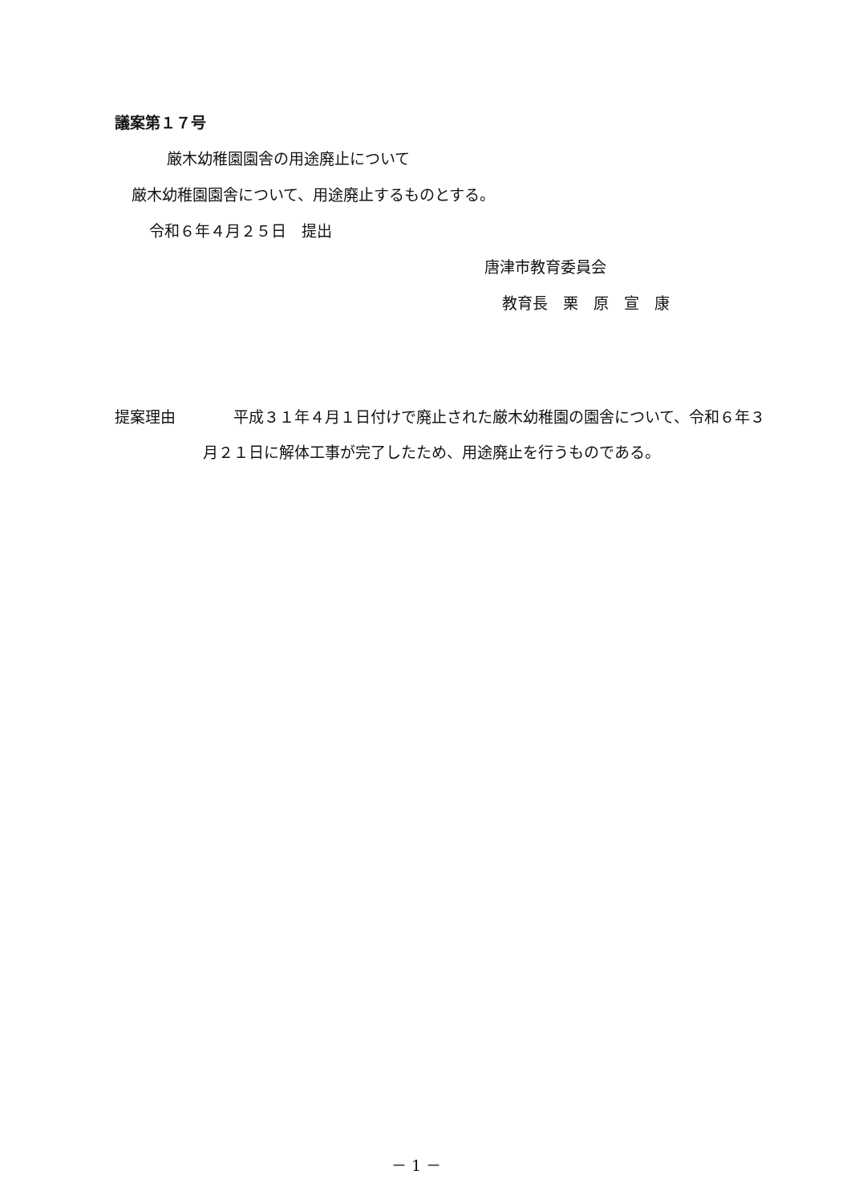議案第１７号
厳木幼稚園園舎の用途廃止について
厳木幼稚園園舎について、用途廃止するものとする。
令和６年４月２５日　提出
唐津市教育委員会
教育長　栗　原　宣　康
提案理由 　　平成３１年４月１日付けで廃止された厳木幼稚園の園舎について、令和６年３月２１日に解体工事が完了したため、用途廃止を行うものである。
－ 1 －